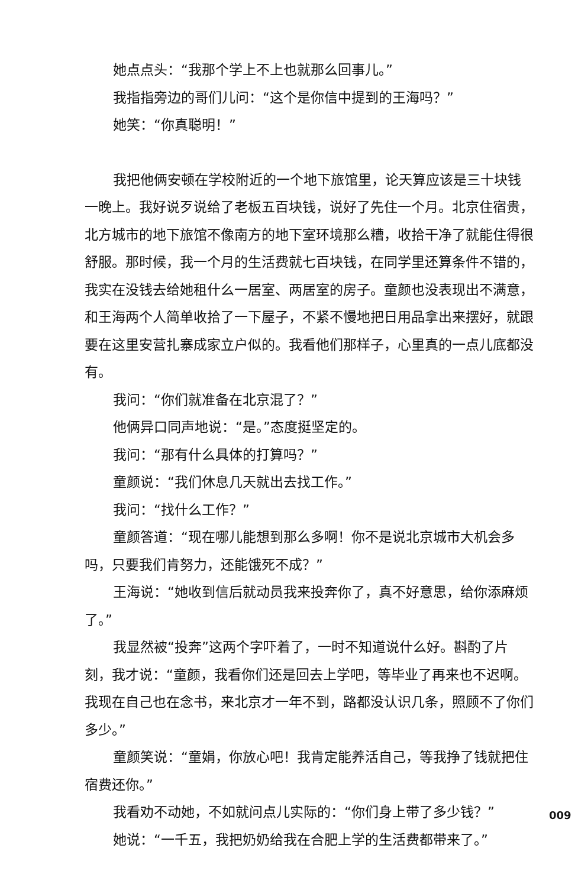她点点头：“我那个学上不上也就那么回事儿。”
我指指旁边的哥们儿问：“这个是你信中提到的王海吗？”
她笑：“你真聪明！”
我把他俩安顿在学校附近的一个地下旅馆里，论天算应该是三十块钱一晚上。我好说歹说给了老板五百块钱，说好了先住一个月。北京住宿贵，北方城市的地下旅馆不像南方的地下室环境那么糟，收拾干净了就能住得很舒服。那时候，我一个月的生活费就七百块钱，在同学里还算条件不错的，我实在没钱去给她租什么一居室、两居室的房子。童颜也没表现出不满意，和王海两个人简单收拾了一下屋子，不紧不慢地把日用品拿出来摆好，就跟要在这里安营扎寨成家立户似的。我看他们那样子，心里真的一点儿底都没有。
我问：“你们就准备在北京混了？”
他俩异口同声地说：“是。”态度挺坚定的。
我问：“那有什么具体的打算吗？”
童颜说：“我们休息几天就出去找工作。”
我问：“找什么工作？”
童颜答道：“现在哪儿能想到那么多啊！你不是说北京城市大机会多吗，只要我们肯努力，还能饿死不成？”
王海说：“她收到信后就动员我来投奔你了，真不好意思，给你添麻烦了。”
我显然被“投奔”这两个字吓着了，一时不知道说什么好。斟酌了片刻，我才说：“童颜，我看你们还是回去上学吧，等毕业了再来也不迟啊。我现在自己也在念书，来北京才一年不到，路都没认识几条，照顾不了你们多少。”
童颜笑说：“童娟，你放心吧！我肯定能养活自己，等我挣了钱就把住宿费还你。”
我看劝不动她，不如就问点儿实际的：“你们身上带了多少钱？”
她说：“一千五，我把奶奶给我在合肥上学的生活费都带来了。”
009